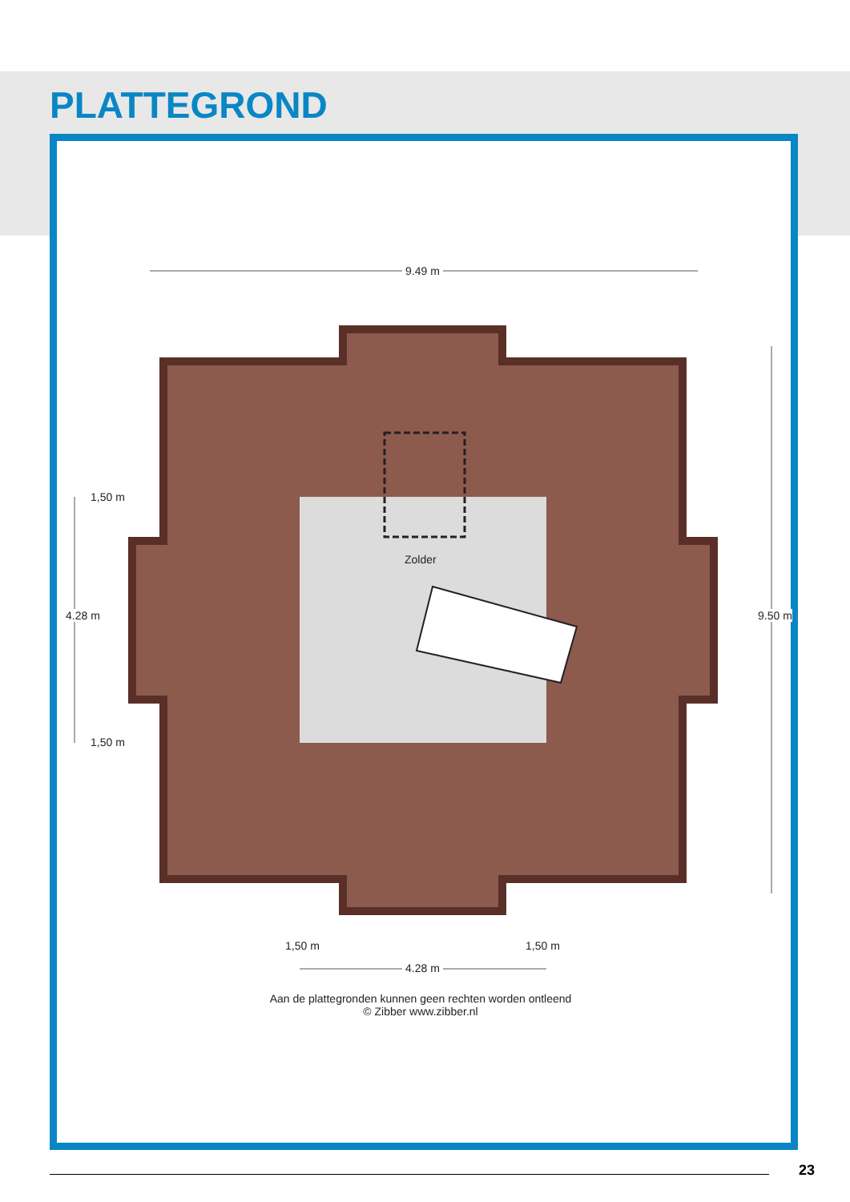PLATTEGROND
9.49 m
9.50 m
4.28 m
1,50 m
1,50 m
Zolder
1,50 m 1,50 m
4.28 m
Aan de plattegronden kunnen geen rechten worden ontleend
© Zibber www.zibber.nl
23